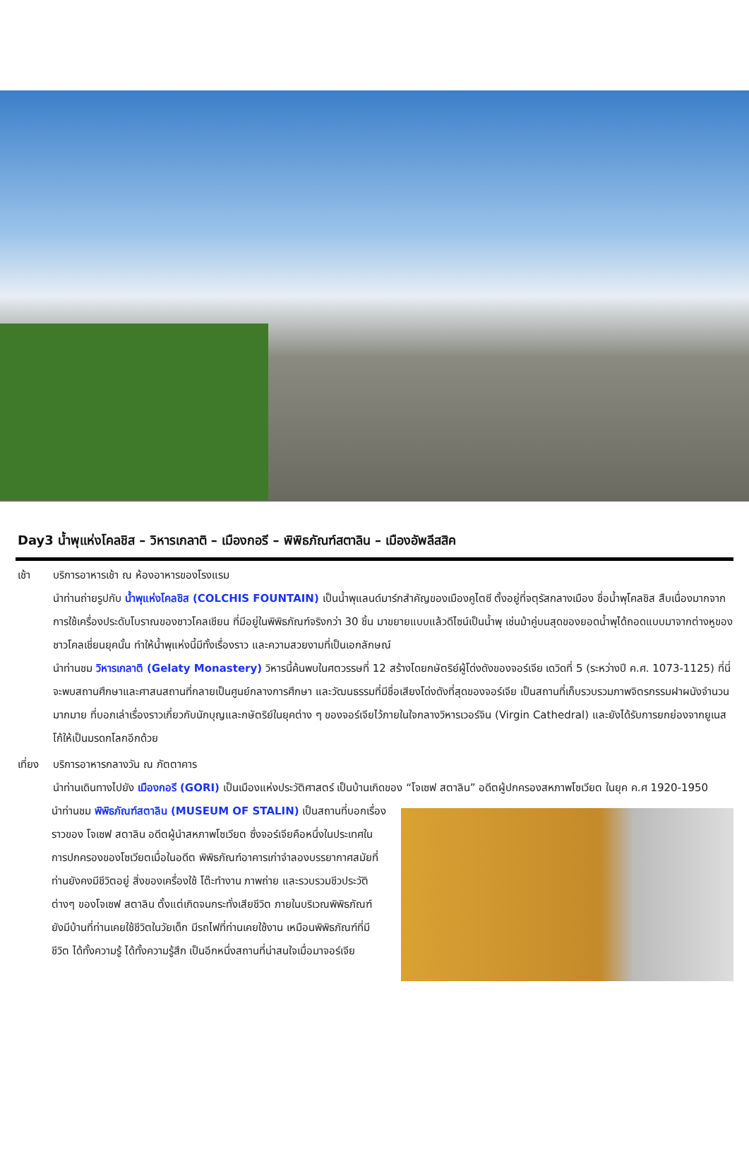Day3 น้ำพุแห่งโคลชิส – วิหารเกลาติ – เมืองกอรี – พิพิธภัณฑ์สตาลิน – เมืองอัพลีสสิค
เช้า บริการอาหารเช้า ณ ห้องอาหารของโรงแรม
นำท่านถ่ายรูปกับ น้ำพุแห่งโคลชิส (COLCHIS FOUNTAIN) เป็นน้ำพุแลนด์มาร์กสำคัญของเมืองคูไตซี ตั้งอยู่ที่จตุรัสกลางเมือง ชื่อน้ำพุโคลชิส สืบเนื่องมากจากการใช้เครื่องประดับโบราณของชาวโคลเชียน ที่มีอยู่ในพิพิธภัณฑ์จริงกว่า 30 ชิ้น มาขยายแบบแล้วดีไซน์เป็นน้ำพุ เช่นม้าคู่บนสุดของยอดน้ำพุได้ถอดแบบมาจากต่างหูของชาวโคลเชี่ยนยุคนั้น ทำให้น้ำพุแห่งนี้มีทั้งเรื่องราว และความสวยงามที่เป็นเอกลักษณ์
นำท่านชม วิหารเกลาติ (Gelaty Monastery) วิหารนี้ค้นพบในศตวรรษที่ 12 สร้างโดยกษัตริย์ผู้โด่งดังของจอร์เจีย เดวิดที่ 5 (ระหว่างปี ค.ศ. 1073-1125) ที่นี่จะพบสถานศึกษาและศาสนสถานที่กลายเป็นศูนย์กลางการศึกษา และวัฒนธรรมที่มีชื่อเสียงโด่งดังที่สุดของจอร์เจีย เป็นสถานที่เก็บรวบรวมภาพจิตรกรรมฝาผนังจำนวนมากมาย ที่บอกเล่าเรื่องราวเกี่ยวกับนักบุญและกษัตริย์ในยุคต่าง ๆ ของจอร์เจียไว้ภายในใจกลางวิหารเวอร์จิน (Virgin Cathedral) และยังได้รับการยกย่องจากยูเนสโก้ให้เป็นมรดกโลกอีกด้วย
เที่ยง
บริการอาหารกลางวัน ณ ภัตตาคาร
นำท่านเดินทางไปยัง เมืองกอรี (GORI) เป็นเมืองแห่งประวัติศาสตร์ เป็นบ้านเกิดของ “โจเซฟ สตาลิน” อดีตผู้ปกครองสหภาพโซเวียต ในยุค ค.ศ 1920-1950
นำท่านชม พิพิธภัณฑ์สตาลิน (MUSEUM OF STALIN) เป็นสถานที่บอกเรื่องราวของ โจเซฟ สตาลิน อดีตผู้นำสหภาพโซเวียต ซึ่งจอร์เจียคือหนึ่งในประเทศในการปกครองของโซเวียตเมื่อในอดีต พิพิธภัณฑ์อาคารเก่าจำลองบรรยากาศสมัยที่ท่านยังคงมีชีวิตอยู่ สิ่งของเครื่องใช้ โต๊ะทำงาน ภาพถ่าย และรวบรวมชีวประวัติต่างๆ ของโจเซฟ สตาลิน ตั้งแต่เกิดจนกระทั่งเสียชีวิต ภายในบริเวณพิพิธภัณฑ์ ยังมีบ้านที่ท่านเคยใช้ชีวิตในวัยเด็ก มีรถไฟที่ท่านเคยใช้งาน เหมือนพิพิธภัณฑ์ที่มีชีวิต ได้ทั้งความรู้ ได้ทั้งความรู้สึก เป็นอีกหนึ่งสถานที่น่าสนใจเมื่อมาจอร์เจีย